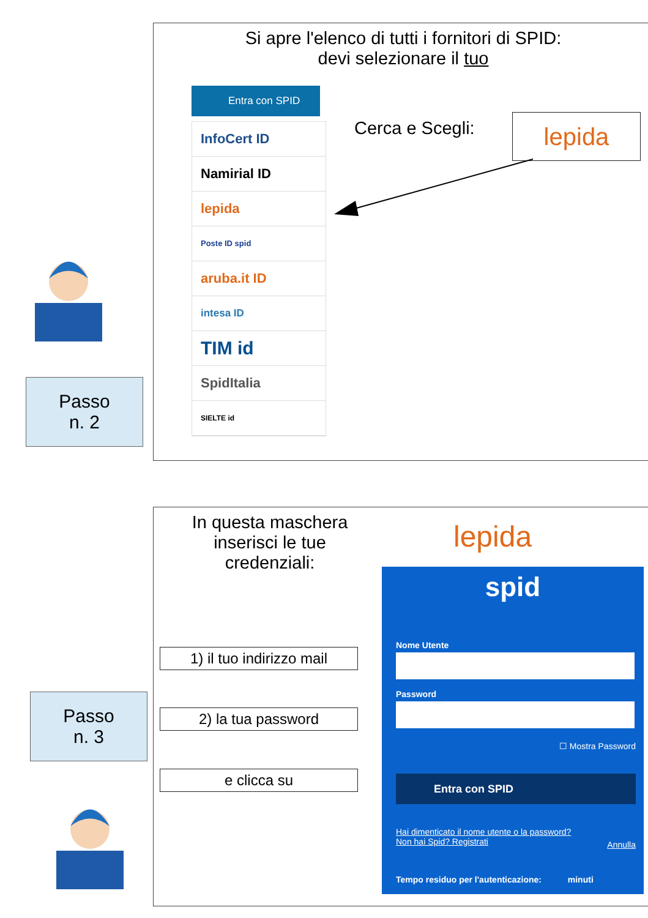Si apre l'elenco di tutti i fornitori di SPID:
devi selezionare il tuo
Entra con SPID
InfoCert ID
Namirial ID
lepida
Poste ID spid
aruba.it ID
intesa ID
TIM id
SpidItalia
SIELTE id
Cerca e Scegli: lepida
Passo
n. 2
In questa maschera inserisci le tue credenziali:
lepida
1) il tuo indirizzo mail
2) la tua password
e clicca su
spid
Nome Utente
Password
☐ Mostra Password
Entra con SPID
Hai dimenticato il nome utente o la password?
Non hai Spid? Registrati
Annulla
Tempo residuo per l'autenticazione: minuti
Passo
n. 3